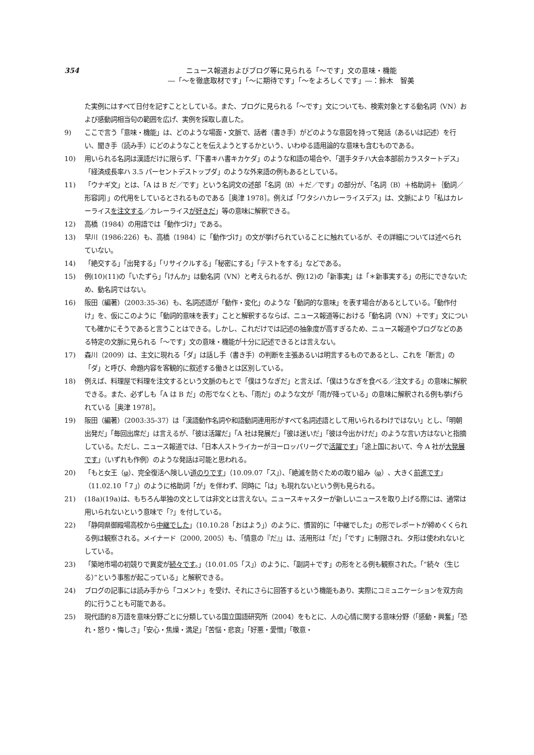354 ニュース報道およびブログ等に見られる「〜です」文の意味・機能
―「〜を徹底取材です」「〜に期待です」「〜をよろしくです」―：鈴木　智美
た実例にはすべて日付を記すこととしている。また、ブログに見られる「〜です」文についても、検索対象とする動名詞（VN）および感動詞相当句の範囲を広げ、実例を採取し直した。
9) ここで言う「意味・機能」は、どのような場面・文脈で、話者（書き手）がどのような意図を持って発話（あるいは記述）を行い、聞き手（読み手）にどのようなことを伝えようとするかという、いわゆる語用論的な意味も含むものである。
10) 用いられる名詞は漢語だけに限らず、「下書キハ書キカケダ」のような和語の場合や、「選手タチハ大会本部前カラスタートデス」「経済成長率ハ 3.5 パーセントデストップダ」のような外来語の例もあるとしている。
11) 「ウナギ文」とは、「A は B だ／です」という名詞文の述部「名詞（B）＋だ／です」の部分が、「名詞（B）＋格助詞＋｛動詞／形容詞｝」の代用をしているとされるものである［奥津 1978］。例えば「ワタシハカレーライスデス」は、文脈により「私はカレーライスを注文する／カレーライスが好きだ」等の意味に解釈できる。
12) 高橋（1984）の用語では「動作づけ」である。
13) 早川（1986:226）も、高橋（1984）に「動作づけ」の文が挙げられていることに触れているが、その詳細については述べられていない。
14) 「絶交する」「出発する」「リサイクルする」「秘密にする」「テストをする」などである。
15) 例(10)(11)の「いたずら」「けんか」は動名詞（VN）と考えられるが、例(12)の「新事実」は「＊新事実する」の形にできないため、動名詞ではない。
16) 阪田（編著）（2003:35-36）も、名詞述語が「動作・変化」のような「動詞的な意味」を表す場合があるとしている。「動作付け」を、仮にこのように「動詞的意味を表す」ことと解釈するならば、ニュース報道等における「動名詞（VN）＋です」文についても確かにそうであると言うことはできる。しかし、これだけでは記述の抽象度が高すぎるため、ニュース報道やブログなどのある特定の文脈に見られる「〜です」文の意味・機能が十分に記述できるとは言えない。
17) 森川（2009）は、主文に現れる「ダ」は話し手（書き手）の判断を主張あるいは明言するものであるとし、これを「断言」の「ダ」と呼び、命題内容を客観的に叙述する働きとは区別している。
18) 例えば、料理屋で料理を注文するという文脈のもとで「僕はうなぎだ」と言えば、「僕はうなぎを食べる／注文する」の意味に解釈できる。また、必ずしも「A は B だ」の形でなくとも、「雨だ」のような文が「雨が降っている」の意味に解釈される例も挙げられている［奥津 1978］。
19) 阪田（編著）（2003:35-37）は「漢語動作名詞や和語動詞連用形がすべて名詞述語として用いられるわけではない」とし、「明朝出発だ」「毎回出席だ」は言えるが、「彼は活躍だ」「A 社は発展だ」「彼は迷いだ」「彼は今出かけだ」のような言い方はないと指摘している。ただし、ニュース報道では、「日本人ストライカーがヨーロッパリーグで活躍です」「途上国において、今 A 社が大発展です」（いずれも作例）のような発話は可能と思われる。
20) 「もと女王（φ）、完全復活へ険しい道のりです」（10.09.07「ス」）、「絶滅を防ぐための取り組み（φ）、大きく前進です」（11.02.10「７」）のように格助詞「が」を伴わず、同時に「は」も現れないという例も見られる。
21) (18a)(19a)は、もちろん単独の文としては非文とは言えない。ニュースキャスターが新しいニュースを取り上げる際には、通常は用いられないという意味で「?」を付している。
22) 「静岡県御殿場高校から中継でした」（10.10.28「おはよう」）のように、慣習的に「中継でした」の形でレポートが締めくくられる例は観察される。メイナード（2000, 2005）も、「情意の『だ』」は、活用形は「だ」「です」に制限され、タ形は使われないとしている。
23) 「築地市場の初競りで異変が続々です。」（10.01.05「ス」）のように、「副詞＋です」の形をとる例も観察された。「“続々（生じる）”という事態が起こっている」と解釈できる。
24) ブログの記事には読み手から「コメント」を受け、それにさらに回答するという機能もあり、実際にコミュニケーションを双方向的に行うことも可能である。
25) 現代語約８万語を意味分野ごとに分類している国立国語研究所（2004）をもとに、人の心情に関する意味分野（「感動・興奮」「恐れ・怒り・悔しさ」「安心・焦燥・満足」「苦悩・悲哀」「好悪・愛憎」「敬意・